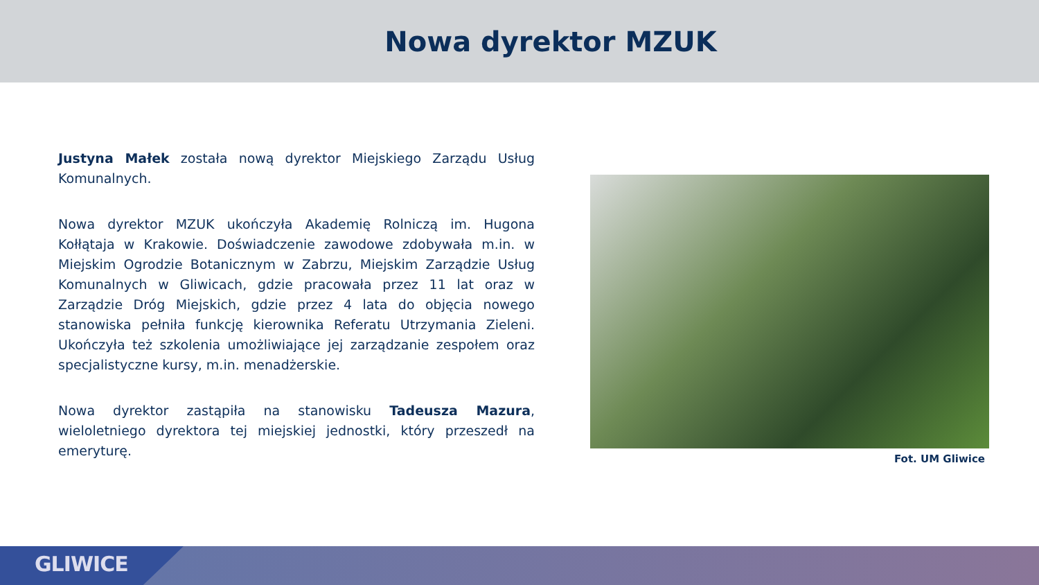Nowa dyrektor MZUK
Justyna Małek została nową dyrektor Miejskiego Zarządu Usług Komunalnych.
Nowa dyrektor MZUK ukończyła Akademię Rolniczą im. Hugona Kołłątaja w Krakowie. Doświadczenie zawodowe zdobywała m.in. w Miejskim Ogrodzie Botanicznym w Zabrzu, Miejskim Zarządzie Usług Komunalnych w Gliwicach, gdzie pracowała przez 11 lat oraz w Zarządzie Dróg Miejskich, gdzie przez 4 lata do objęcia nowego stanowiska pełniła funkcję kierownika Referatu Utrzymania Zieleni. Ukończyła też szkolenia umożliwiające jej zarządzanie zespołem oraz specjalistyczne kursy, m.in. menadżerskie.
Nowa dyrektor zastąpiła na stanowisku Tadeusza Mazura, wieloletniego dyrektora tej miejskiej jednostki, który przeszedł na emeryturę.
Fot. UM Gliwice
GLIWICE